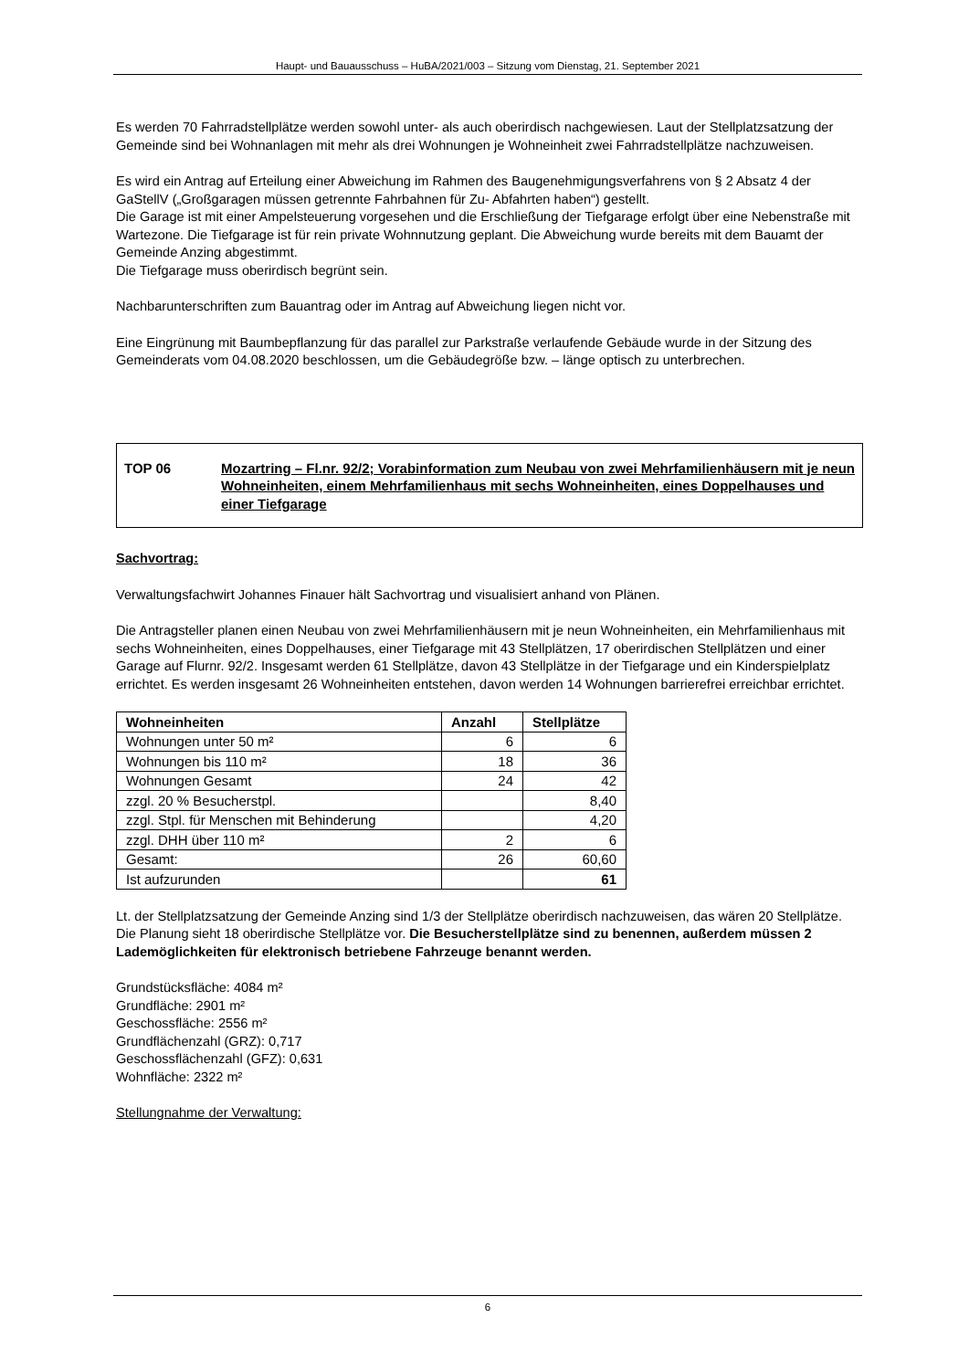Haupt- und Bauausschuss – HuBA/2021/003 – Sitzung vom Dienstag, 21. September 2021
Es werden 70 Fahrradstellplätze werden sowohl unter- als auch oberirdisch nachgewiesen. Laut der Stellplatzsatzung der Gemeinde sind bei Wohnanlagen mit mehr als drei Wohnungen je Wohneinheit zwei Fahrradstellplätze nachzuweisen.
Es wird ein Antrag auf Erteilung einer Abweichung im Rahmen des Baugenehmigungsverfahrens von § 2 Absatz 4 der GaStellV („Großgaragen müssen getrennte Fahrbahnen für Zu- Abfahrten haben“) gestellt.
Die Garage ist mit einer Ampelsteuerung vorgesehen und die Erschließung der Tiefgarage erfolgt über eine Nebenstraße mit Wartezone. Die Tiefgarage ist für rein private Wohnnutzung geplant. Die Abweichung wurde bereits mit dem Bauamt der Gemeinde Anzing abgestimmt.
Die Tiefgarage muss oberirdisch begrünt sein.
Nachbarunterschriften zum Bauantrag oder im Antrag auf Abweichung liegen nicht vor.
Eine Eingrünung mit Baumbepflanzung für das parallel zur Parkstraße verlaufende Gebäude wurde in der Sitzung des Gemeinderats vom 04.08.2020 beschlossen, um die Gebäudegröße bzw. – länge optisch zu unterbrechen.
TOP 06 Mozartring – Fl.nr. 92/2; Vorabinformation zum Neubau von zwei Mehrfamilienhäusern mit je neun Wohneinheiten, einem Mehrfamilienhaus mit sechs Wohneinheiten, eines Doppelhauses und einer Tiefgarage
Sachvortrag:
Verwaltungsfachwirt Johannes Finauer hält Sachvortrag und visualisiert anhand von Plänen.
Die Antragsteller planen einen Neubau von zwei Mehrfamilienhäusern mit je neun Wohneinheiten, ein Mehrfamilienhaus mit sechs Wohneinheiten, eines Doppelhauses, einer Tiefgarage mit 43 Stellplätzen, 17 oberirdischen Stellplätzen und einer Garage auf Flurnr. 92/2. Insgesamt werden 61 Stellplätze, davon 43 Stellplätze in der Tiefgarage und ein Kinderspielplatz errichtet. Es werden insgesamt 26 Wohneinheiten entstehen, davon werden 14 Wohnungen barrierefrei erreichbar errichtet.
| Wohneinheiten | Anzahl | Stellplätze |
| --- | --- | --- |
| Wohnungen unter 50 m² | 6 | 6 |
| Wohnungen bis 110 m² | 18 | 36 |
| Wohnungen Gesamt | 24 | 42 |
| zzgl. 20 % Besucherstpl. | | 8,40 |
| zzgl. Stpl. für Menschen mit Behinderung | | 4,20 |
| zzgl. DHH über 110 m² | 2 | 6 |
| Gesamt: | 26 | 60,60 |
| Ist aufzurunden | | 61 |
Lt. der Stellplatzsatzung der Gemeinde Anzing sind 1/3 der Stellplätze oberirdisch nachzuweisen, das wären 20 Stellplätze. Die Planung sieht 18 oberirdische Stellplätze vor. Die Besucherstellplätze sind zu benennen, außerdem müssen 2 Lademöglichkeiten für elektronisch betriebene Fahrzeuge benannt werden.
Grundstücksfläche: 4084 m²
Grundfläche: 2901 m²
Geschossfläche: 2556 m²
Grundflächenzahl (GRZ): 0,717
Geschossflächenzahl (GFZ): 0,631
Wohnfläche: 2322 m²
Stellungnahme der Verwaltung:
6